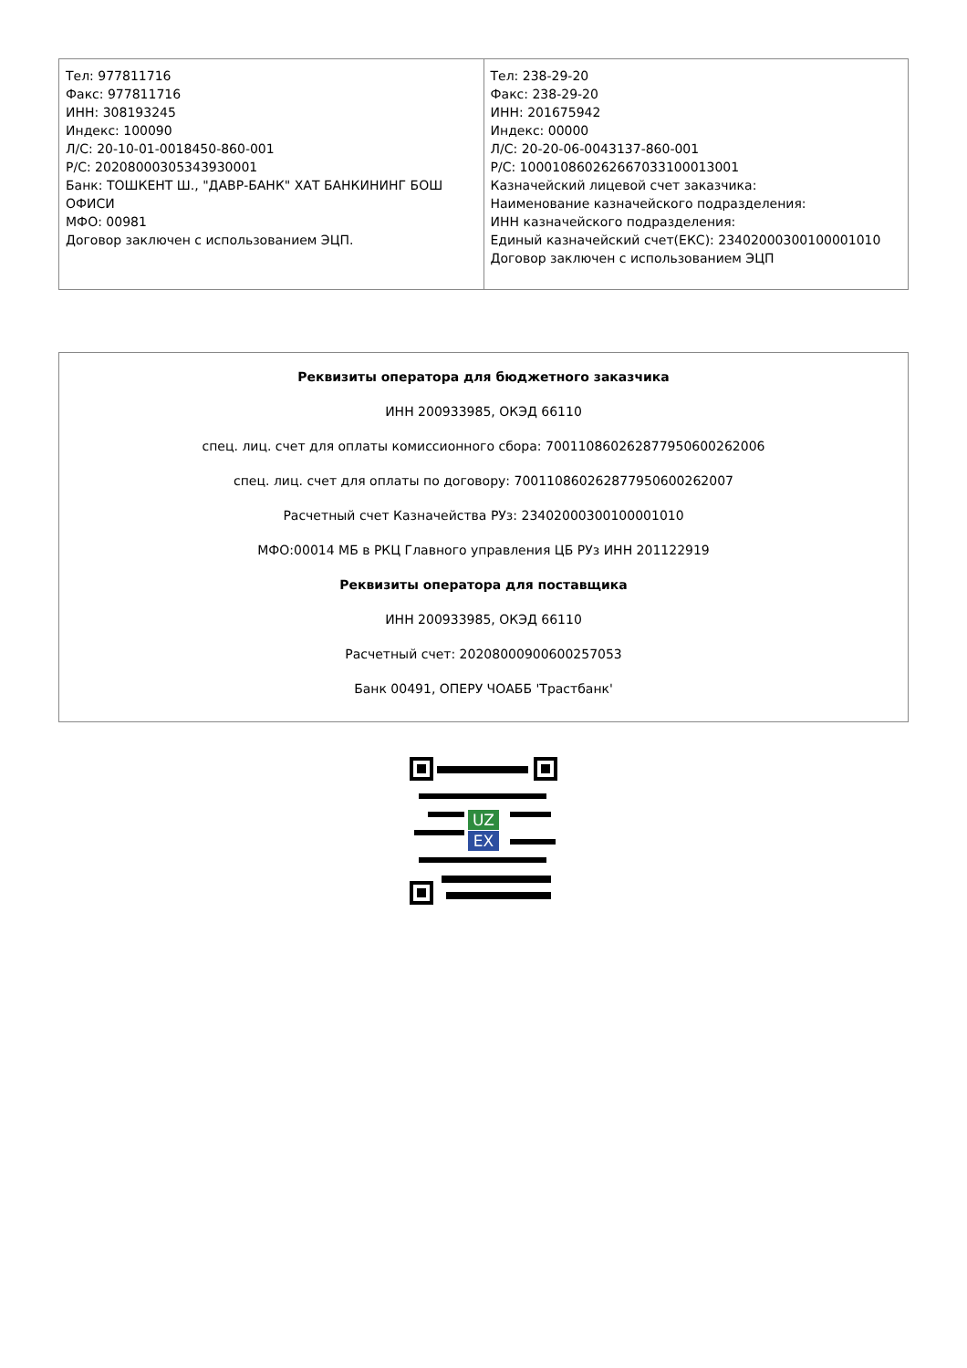| Тел: 977811716 Факс: 977811716 ИНН: 308193245 Индекс: 100090 Л/С: 20-10-01-0018450-860-001 Р/С: 20208000305343930001 Банк: ТОШКЕНТ Ш., "ДАВР-БАНК" ХАТ БАНКИНИНГ БОШ ОФИСИ МФО: 00981 Договор заключен с использованием ЭЦП. | Тел: 238-29-20 Факс: 238-29-20 ИНН: 201675942 Индекс: 00000 Л/С: 20-20-06-0043137-860-001 Р/С: 100010860262667033100013001 Казначейский лицевой счет заказчика: Наименование казначейского подразделения: ИНН казначейского подразделения: Единый казначейский счет(ЕКС): 23402000300100001010 Договор заключен с использованием ЭЦП |
Реквизиты оператора для бюджетного заказчика
ИНН 200933985, ОКЭД 66110
спец. лиц. счет для оплаты комиссионного сбора: 700110860262877950600262006
спец. лиц. счет для оплаты по договору: 700110860262877950600262007
Расчетный счет Казначейства РУз: 23402000300100001010
МФО:00014 МБ в РКЦ Главного управления ЦБ РУз ИНН 201122919
Реквизиты оператора для поставщика
ИНН 200933985, ОКЭД 66110
Расчетный счет: 20208000900600257053
Банк 00491, ОПЕРУ ЧОАББ 'Трастбанк'
UZ
EX